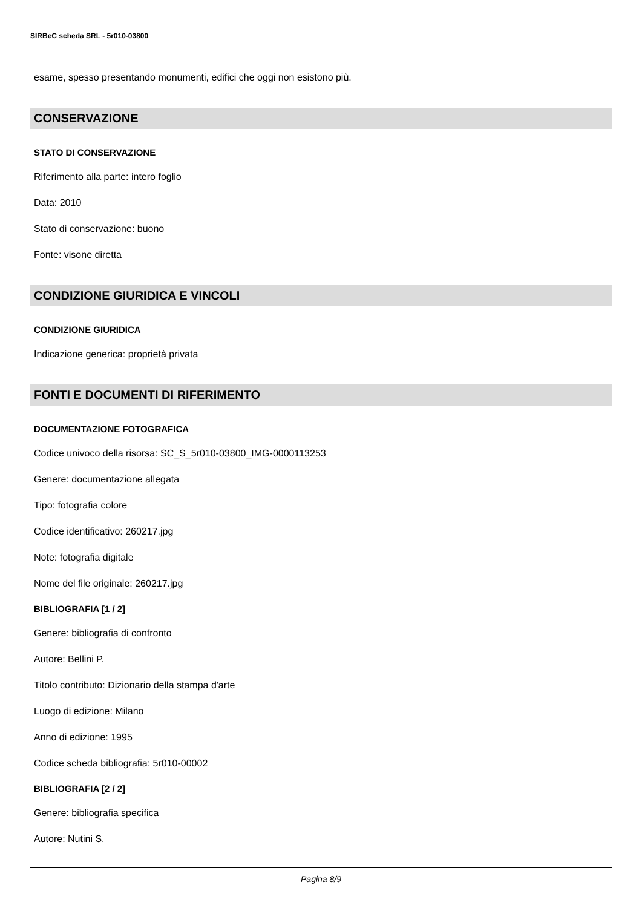SIRBeC scheda SRL - 5r010-03800
esame, spesso presentando monumenti, edifici che oggi non esistono più.
CONSERVAZIONE
STATO DI CONSERVAZIONE
Riferimento alla parte: intero foglio
Data: 2010
Stato di conservazione: buono
Fonte: visone diretta
CONDIZIONE GIURIDICA E VINCOLI
CONDIZIONE GIURIDICA
Indicazione generica: proprietà privata
FONTI E DOCUMENTI DI RIFERIMENTO
DOCUMENTAZIONE FOTOGRAFICA
Codice univoco della risorsa: SC_S_5r010-03800_IMG-0000113253
Genere: documentazione allegata
Tipo: fotografia colore
Codice identificativo: 260217.jpg
Note: fotografia digitale
Nome del file originale: 260217.jpg
BIBLIOGRAFIA [1 / 2]
Genere: bibliografia di confronto
Autore: Bellini P.
Titolo contributo: Dizionario della stampa d'arte
Luogo di edizione: Milano
Anno di edizione: 1995
Codice scheda bibliografia: 5r010-00002
BIBLIOGRAFIA [2 / 2]
Genere: bibliografia specifica
Autore: Nutini S.
Pagina 8/9